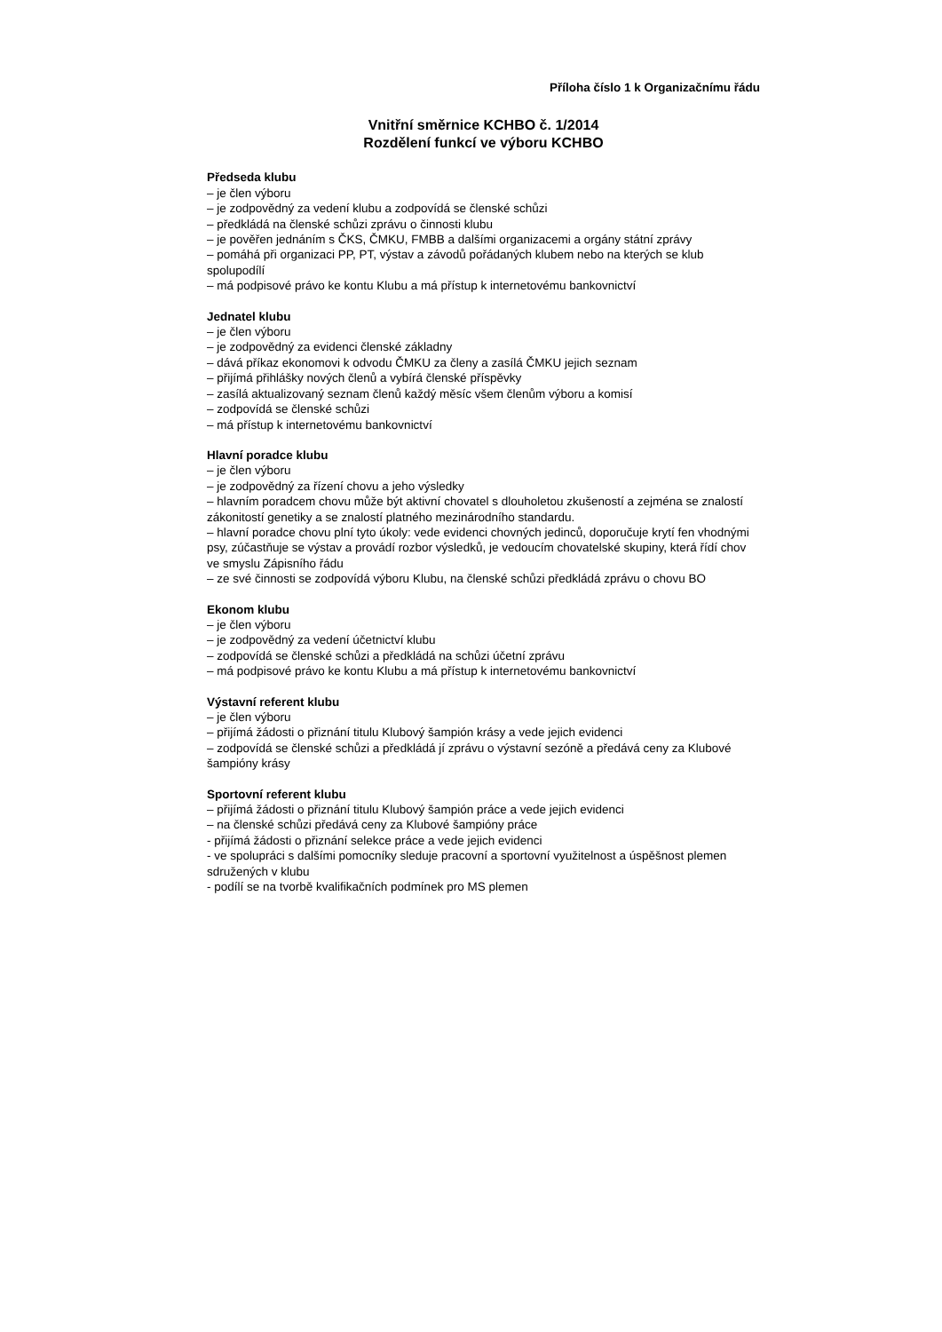Příloha číslo 1 k Organizačnímu řádu
Vnitřní směrnice KCHBO č. 1/2014
Rozdělení funkcí ve výboru KCHBO
Předseda klubu
– je člen výboru
– je zodpovědný za vedení klubu a zodpovídá se členské schůzi
– předkládá na členské schůzi zprávu o činnosti klubu
– je pověřen jednáním s ČKS, ČMKU, FMBB a dalšími organizacemi a orgány státní zprávy
– pomáhá při organizaci PP, PT, výstav a závodů pořádaných klubem nebo na kterých se klub spolupodílí
– má podpisové právo ke kontu Klubu a má přístup k internetovému bankovnictví
Jednatel klubu
– je člen výboru
– je zodpovědný za evidenci členské základny
– dává příkaz ekonomovi k odvodu ČMKU za členy a zasílá ČMKU jejich seznam
– přijímá přihlášky nových členů a vybírá členské příspěvky
– zasílá aktualizovaný seznam členů každý měsíc všem členům výboru a komisí
– zodpovídá se členské schůzi
– má přístup k internetovému bankovnictví
Hlavní poradce klubu
– je člen výboru
– je zodpovědný za řízení chovu a jeho výsledky
– hlavním poradcem chovu může být aktivní chovatel s dlouholetou zkušeností a zejména se znalostí zákonitostí genetiky a se znalostí platného mezinárodního standardu.
– hlavní poradce chovu plní tyto úkoly: vede evidenci chovných jedinců, doporučuje krytí fen vhodnými psy, zúčastňuje se výstav a provádí rozbor výsledků, je vedoucím chovatelské skupiny, která řídí chov ve smyslu Zápisního řádu
– ze své činnosti se zodpovídá výboru Klubu, na členské schůzi předkládá zprávu o chovu BO
Ekonom klubu
– je člen výboru
– je zodpovědný za vedení účetnictví klubu
– zodpovídá se členské schůzi a předkládá na schůzi účetní zprávu
– má podpisové právo ke kontu Klubu a má přístup k internetovému bankovnictví
Výstavní referent klubu
– je člen výboru
– přijímá žádosti o přiznání titulu Klubový šampión krásy a vede jejich evidenci
– zodpovídá se členské schůzi a předkládá jí zprávu o výstavní sezóně a předává ceny za Klubové šampióny krásy
Sportovní referent klubu
– přijímá žádosti o přiznání titulu Klubový šampión práce a vede jejich evidenci
– na členské schůzi předává ceny za Klubové šampióny práce
- přijímá žádosti o přiznání selekce práce a vede jejich evidenci
- ve spolupráci s dalšími pomocníky sleduje pracovní a sportovní využitelnost a úspěšnost plemen sdružených v klubu
- podílí se na tvorbě kvalifikačních podmínek pro MS plemen